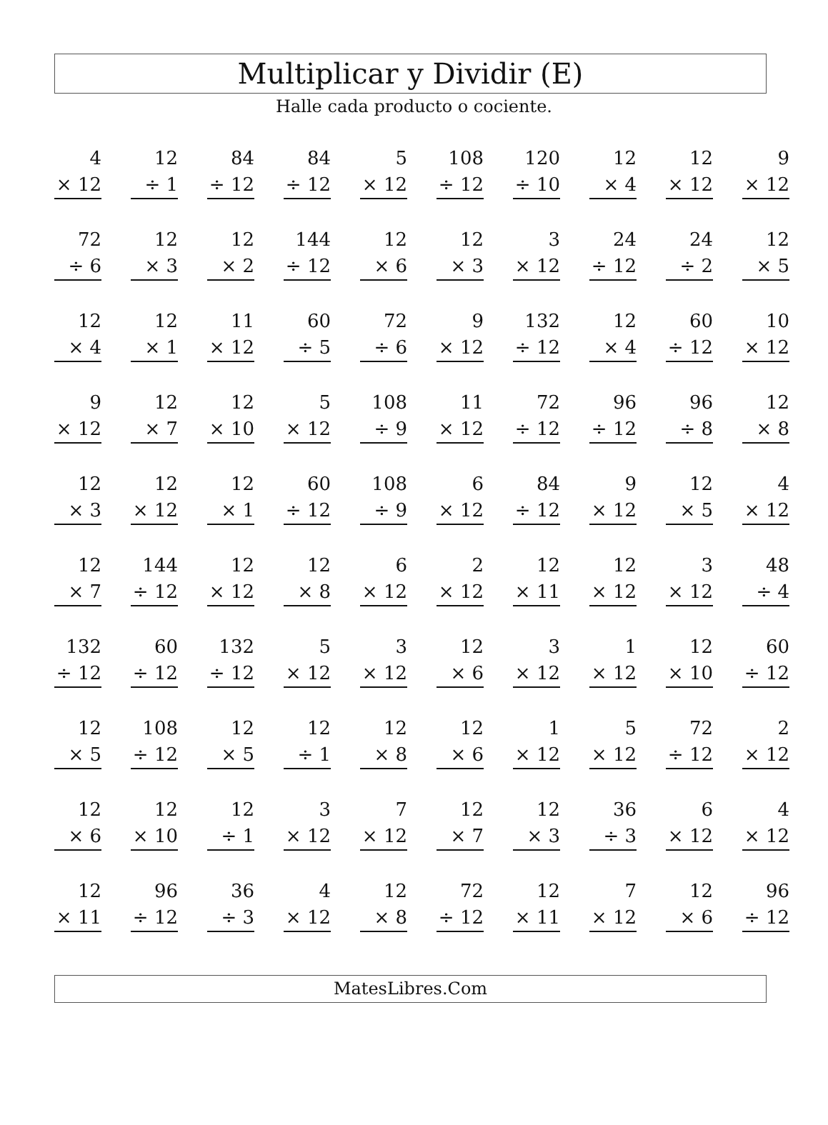Multiplicar y Dividir (E)
Halle cada producto o cociente.
| 4 × 12 | 12 ÷ 1 | 84 ÷ 12 | 84 ÷ 12 | 5 × 12 | 108 ÷ 12 | 120 ÷ 10 | 12 × 4 | 12 × 12 | 9 × 12 |
| 72 ÷ 6 | 12 × 3 | 12 × 2 | 144 ÷ 12 | 12 × 6 | 12 × 3 | 3 × 12 | 24 ÷ 12 | 24 ÷ 2 | 12 × 5 |
| 12 × 4 | 12 × 1 | 11 × 12 | 60 ÷ 5 | 72 ÷ 6 | 9 × 12 | 132 ÷ 12 | 12 × 4 | 60 ÷ 12 | 10 × 12 |
| 9 × 12 | 12 × 7 | 12 × 10 | 5 × 12 | 108 ÷ 9 | 11 × 12 | 72 ÷ 12 | 96 ÷ 12 | 96 ÷ 8 | 12 × 8 |
| 12 × 3 | 12 × 12 | 12 × 1 | 60 ÷ 12 | 108 ÷ 9 | 6 × 12 | 84 ÷ 12 | 9 × 12 | 12 × 5 | 4 × 12 |
| 12 × 7 | 144 ÷ 12 | 12 × 12 | 12 × 8 | 6 × 12 | 2 × 12 | 12 × 11 | 12 × 12 | 3 × 12 | 48 ÷ 4 |
| 132 ÷ 12 | 60 ÷ 12 | 132 ÷ 12 | 5 × 12 | 3 × 12 | 12 × 6 | 3 × 12 | 1 × 12 | 12 × 10 | 60 ÷ 12 |
| 12 × 5 | 108 ÷ 12 | 12 × 5 | 12 ÷ 1 | 12 × 8 | 12 × 6 | 1 × 12 | 5 × 12 | 72 ÷ 12 | 2 × 12 |
| 12 × 6 | 12 × 10 | 12 ÷ 1 | 3 × 12 | 7 × 12 | 12 × 7 | 12 × 3 | 36 ÷ 3 | 6 × 12 | 4 × 12 |
| 12 × 11 | 96 ÷ 12 | 36 ÷ 3 | 4 × 12 | 12 × 8 | 72 ÷ 12 | 12 × 11 | 7 × 12 | 12 × 6 | 96 ÷ 12 |
MatesLibres.Com